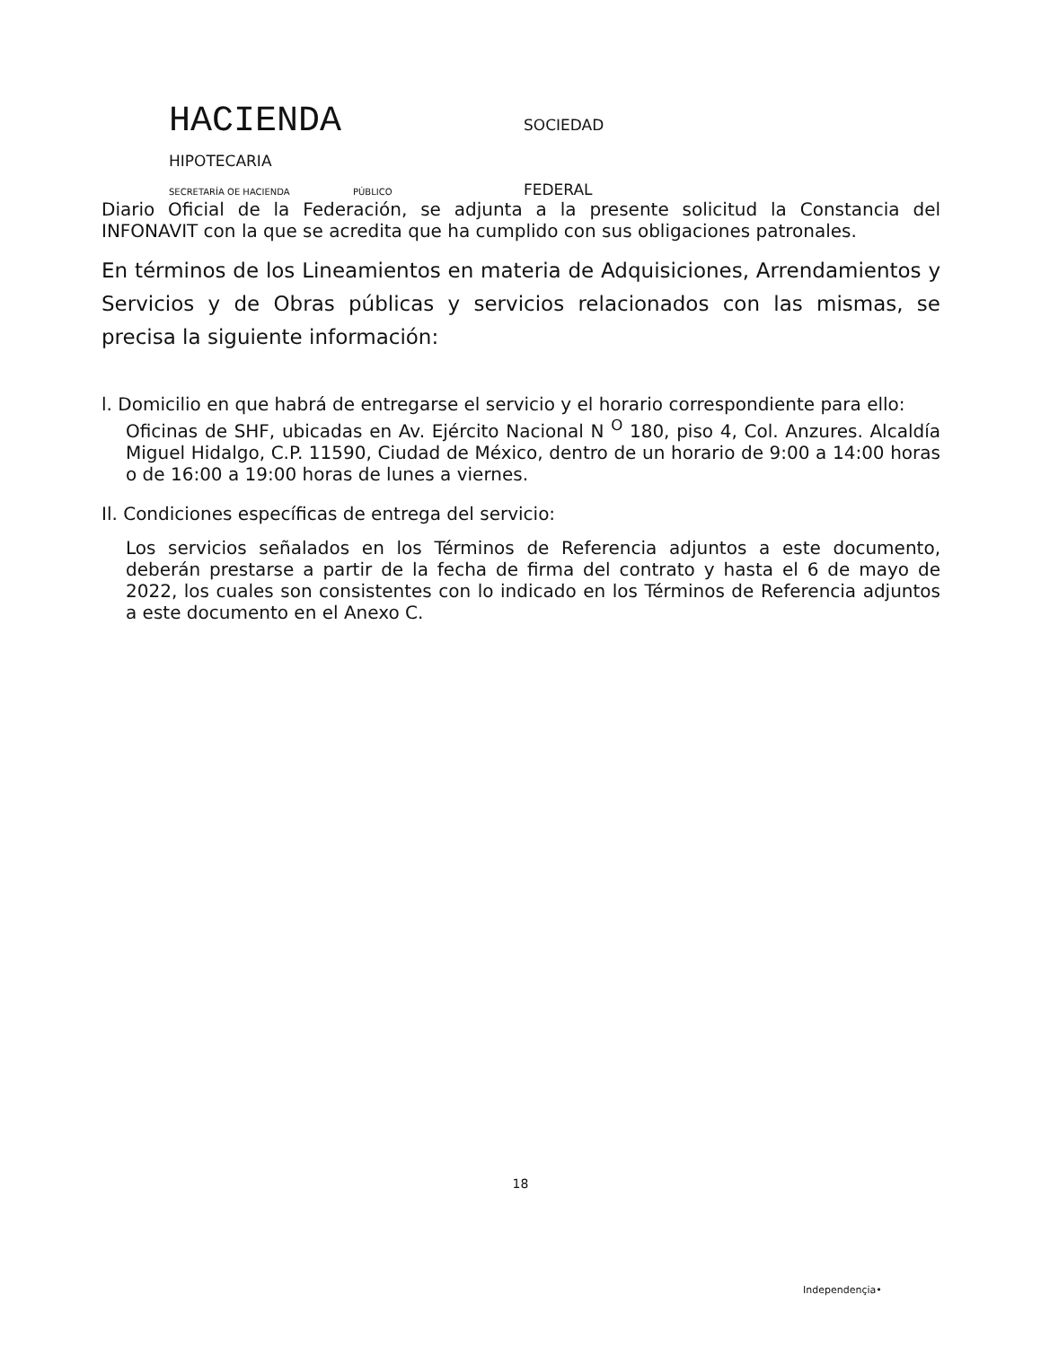HACIENDA SOCIEDAD
HIPOTECARIA
SECRETARÍA OE HACIENDA PÚBLICO FEDERAL
Diario Oficial de la Federación, se adjunta a la presente solicitud la Constancia del INFONAVIT con la que se acredita que ha cumplido con sus obligaciones patronales.
En términos de los Lineamientos en materia de Adquisiciones, Arrendamientos y Servicios y de Obras públicas y servicios relacionados con las mismas, se precisa la siguiente información:
l. Domicilio en que habrá de entregarse el servicio y el horario correspondiente para ello:
Oficinas de SHF, ubicadas en Av. Ejército Nacional N <sup>O</sup> 180, piso 4, Col. Anzures. Alcaldía Miguel Hidalgo, C.P. 11590, Ciudad de México, dentro de un horario de 9:00 a 14:00 horas o de 16:00 a 19:00 horas de lunes a viernes.
Il. Condiciones específicas de entrega del servicio:
Los servicios señalados en los Términos de Referencia adjuntos a este documento, deberán prestarse a partir de la fecha de firma del contrato y hasta el 6 de mayo de 2022, los cuales son consistentes con lo indicado en los Términos de Referencia adjuntos a este documento en el Anexo C.
18
Independençia•